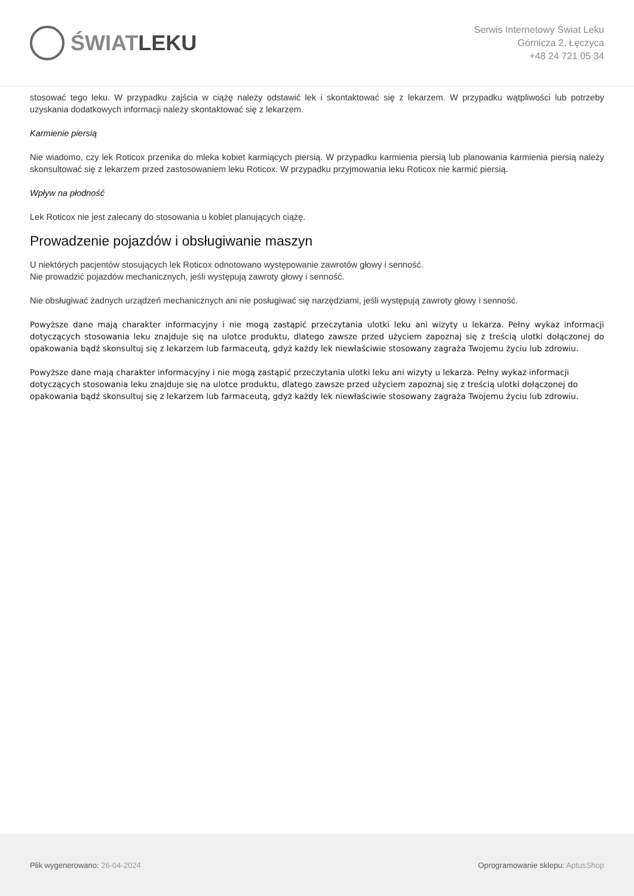ŚWIAT LEKU
Serwis Internetowy Świat Leku
Górnicza 2, Łęczyca
+48 24 721 05 34
stosować tego leku. W przypadku zajścia w ciążę należy odstawić lek i skontaktować się z lekarzem. W przypadku wątpliwości lub potrzeby uzyskania dodatkowych informacji należy skontaktować się z lekarzem.
Karmienie piersią
Nie wiadomo, czy lek Roticox przenika do mleka kobiet karmiących piersią. W przypadku karmienia piersią lub planowania karmienia piersią należy skonsultować się z lekarzem przed zastosowaniem leku Roticox. W przypadku przyjmowania leku Roticox nie karmić piersią.
Wpływ na płodność
Lek Roticox nie jest zalecany do stosowania u kobiet planujących ciążę.
Prowadzenie pojazdów i obsługiwanie maszyn
U niektórych pacjentów stosujących lek Roticox odnotowano występowanie zawrotów głowy i senność.
Nie prowadzić pojazdów mechanicznych, jeśli występują zawroty głowy i senność.
Nie obsługiwać żadnych urządzeń mechanicznych ani nie posługiwać się narzędziami, jeśli występują zawroty głowy i senność.
Powyższe dane mają charakter informacyjny i nie mogą zastąpić przeczytania ulotki leku ani wizyty u lekarza. Pełny wykaz informacji dotyczących stosowania leku znajduje się na ulotce produktu, dlatego zawsze przed użyciem zapoznaj się z treścią ulotki dołączonej do opakowania bądź skonsultuj się z lekarzem lub farmaceutą, gdyż każdy lek niewłaściwie stosowany zagraża Twojemu życiu lub zdrowiu.
Powyższe dane mają charakter informacyjny i nie mogą zastąpić przeczytania ulotki leku ani wizyty u lekarza. Pełny wykaz informacji dotyczących stosowania leku znajduje się na ulotce produktu, dlatego zawsze przed użyciem zapoznaj się z treścią ulotki dołączonej do opakowania bądź skonsultuj się z lekarzem lub farmaceutą, gdyż każdy lek niewłaściwie stosowany zagraża Twojemu życiu lub zdrowiu.
Plik wygenerowano: 26-04-2024
Oprogramowanie sklepu: AptusShop